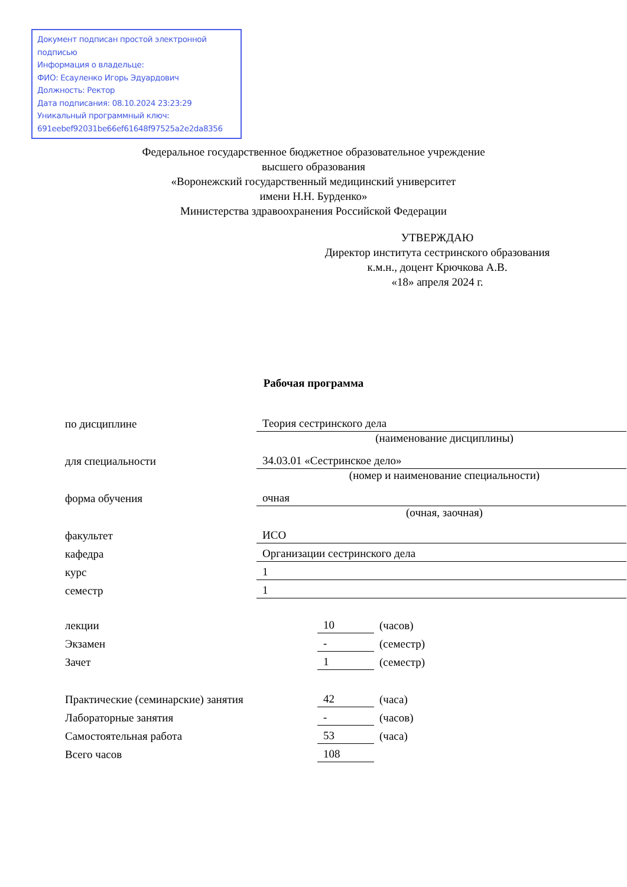Документ подписан простой электронной подписью
Информация о владельце:
ФИО: Есауленко Игорь Эдуардович
Должность: Ректор
Дата подписания: 08.10.2024 23:23:29
Уникальный программный ключ:
691eebef92031be66ef61648f97525a2e2da8356
Федеральное государственное бюджетное образовательное учреждение
высшего образования
«Воронежский государственный медицинский университет
имени Н.Н. Бурденко»
Министерства здравоохранения Российской Федерации
УТВЕРЖДАЮ
Директор института сестринского образования
к.м.н., доцент Крючкова А.В.
«18» апреля 2024 г.
Рабочая программа
| по дисциплине | Теория сестринского дела |
| | (наименование дисциплины) |
| для специальности | 34.03.01 «Сестринское дело» |
| | (номер и наименование специальности) |
| форма обучения | очная |
| | (очная, заочная) |
| факультет | ИСО |
| кафедра | Организации сестринского дела |
| курс | 1 |
| семестр | 1 |
| лекции | 10 | (часов) |
| Экзамен | - | (семестр) |
| Зачет | 1 | (семестр) |
| Практические (семинарские) занятия | 42 | (часа) |
| Лабораторные занятия | - | (часов) |
| Самостоятельная работа | 53 | (часа) |
| Всего часов | 108 | |